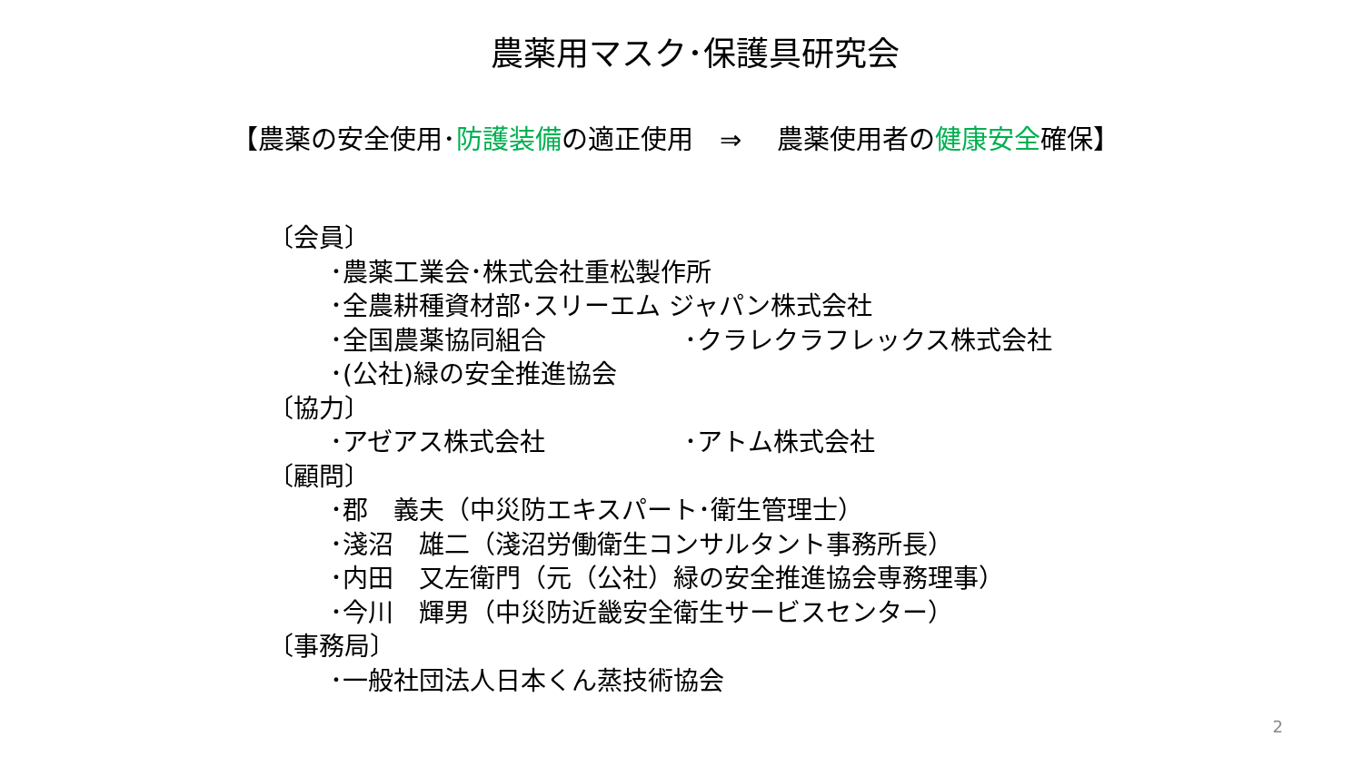農薬用マスク･保護具研究会
【農薬の安全使用･防護装備の適正使用　⇒　 農薬使用者の健康安全確保】
〔会員〕
･農薬工業会･株式会社重松製作所
･全農耕種資材部･スリーエム ジャパン株式会社
･全国農薬協同組合 ･クラレクラフレックス株式会社
･(公社)緑の安全推進協会
〔協力〕
･アゼアス株式会社 ･アトム株式会社
〔顧問〕
･郡　義夫（中災防エキスパート･衛生管理士）
･淺沼　雄二（淺沼労働衛生コンサルタント事務所長）
･内田　又左衛門（元（公社）緑の安全推進協会専務理事）
･今川　輝男（中災防近畿安全衛生サービスセンター）
〔事務局〕
･一般社団法人日本くん蒸技術協会
2